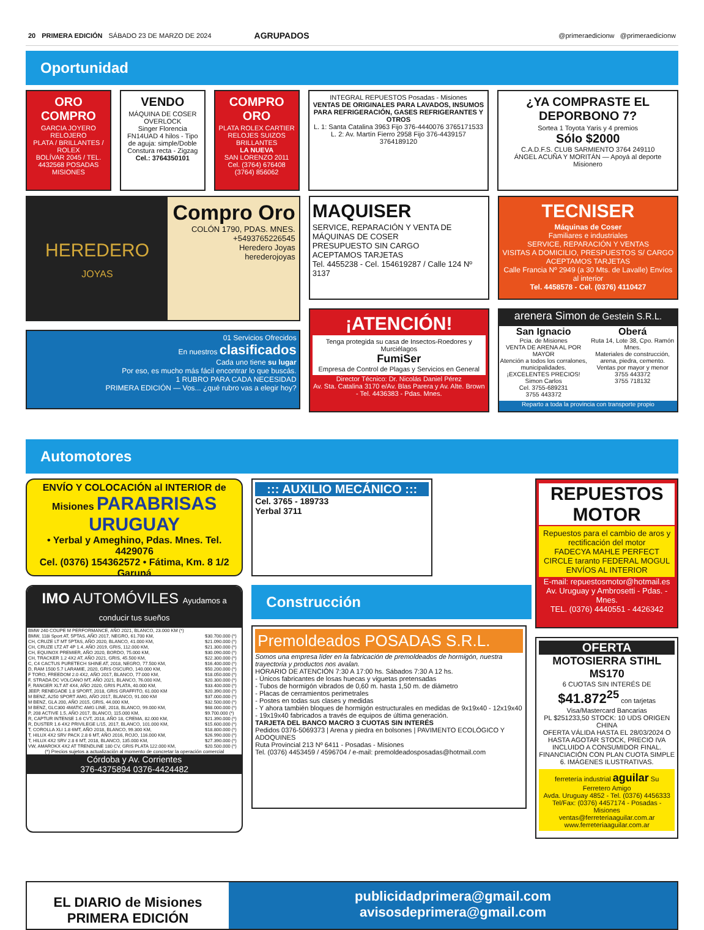20 PRIMERA EDICIÓN SÁBADO 23 DE MARZO DE 2024 AGRUPADOS @primeraedicionw @primeraedicionw
Oportunidad
ORO COMPRO
GARCIA JOYERO RELOJERO
PLATA / BRILLANTES / ROLEX
BOLÍVAR 2045 / TEL. 4432568 POSADAS MISIONES
VENDO
MÁQUINA DE COSER OVERLOCK
Singer Florencia FN14UAD 4 hilos - Tipo de aguja: simple/Doble Constura recta - Zigzag
Cel.: 3764350101
COMPRO ORO
PLATA ROLEX CARTIER RELOJES SUIZOS BRILLANTES
LA NUEVA
SAN LORENZO 2011
Cel. (3764) 676408 (3764) 856062
INTEGRAL REPUESTOS Posadas - Misiones
VENTAS DE ORIGINALES PARA LAVADOS, INSUMOS PARA REFRIGERACIÓN, GASES REFRIGERANTES Y OTROS
L. 1: Santa Catalina 3963 Fijo 376-4440076 3765171533
L. 2: Av. Martín Fierro 2958 Fijo 376-4439157 3764189120
¿YA COMPRASTE EL DEPORBONO 7?
Sortea 1 Toyota Yaris y 4 premios
Sólo $2000
C.A.D.F.S. CLUB SARMIENTO 3764 249110
ÁNGEL ACUÑA Y MORITÁN — Apoyá al deporte Misionero
HEREDERO
JOYAS
Compro Oro
COLÓN 1790, PDAS. MNES.
+5493765226545
Heredero Joyas
herederojoyas
01 Servicios Ofrecidos
En nuestros clasificados
Cada uno tiene su lugar
Por eso, es mucho más fácil encontrar lo que buscás.
1 RUBRO PARA CADA NECESIDAD
PRIMERA EDICIÓN — Vos... ¿qué rubro vas a elegir hoy?
MAQUISER
SERVICE, REPARACIÓN Y VENTA DE MÁQUINAS DE COSER
PRESUPUESTO SIN CARGO
ACEPTAMOS TARJETAS
Tel. 4455238 - Cel. 154619287 / Calle 124 Nº 3137
¡ATENCIÓN!
Tenga protegida su casa de Insectos-Roedores y Murciélagos
FumiSer
Empresa de Control de Plagas y Servicios en General
Director Técnico: Dr. Nicolás Daniel Pérez
Av. Sta. Catalina 3170 e/Av. Blas Parera y Av. Alte. Brown - Tel. 4436383 - Pdas. Mnes.
TECNISER
Máquinas de Coser
Familiares e industriales
SERVICE, REPARACIÓN Y VENTAS
VISITAS A DOMICILIO, PRESPUESTOS S/ CARGO
ACEPTAMOS TARJETAS
Calle Francia Nº 2949 (a 30 Mts. de Lavalle) Envíos al interior
Tel. 4458578 - Cel. (0376) 4110427
arenera Simon de Gestein S.R.L.
San Ignacio
Pcia. de Misiones
VENTA DE ARENA AL POR MAYOR
Atención a todos los corralones, municipalidades.
¡EXCELENTES PRECIOS!
Simon Carlos
Cel. 3755-689231
3755 443372
Oberá
Ruta 14, Lote 38, Cpo. Ramón Mnes.
Materiales de construcción, arena, piedra, cemento.
Ventas por mayor y menor
3755 443372
3755 718132
Reparto a toda la provincia con transporte propio
Automotores
ENVÍO Y COLOCACIÓN al INTERIOR de Misiones PARABRISAS URUGUAY
• Yerbal y Ameghino, Pdas. Mnes. Tel. 4429076
Cel. (0376) 154362572 • Fátima, Km. 8 1/2 Garupá
IMO AUTOMÓVILES Ayudamos a conducir tus sueños
| BMW 240 COUPE M PERFORMANCE, AÑO 2021, BLANCO, 23.000 KM (*) | |
| BMW, 118i Sport AT, 5PTAS, AÑO 2017, NEGRO, 61.700 KM, | $30.700.000 (*) |
| CH, CRUZE LT MT 5PTAS, AÑO 2020, BLANCO, 41.000 KM, | $21.090.000 (*) |
| CH, CRUZE LTZ AT 4P 1.4, AÑO 2019, GRIS, 112.000 KM, | $21.300.000 (*) |
| CH, EQUINOX PREMIER, AÑO 2020, BORDO, 75.000 KM, | $30.090.000 (*) |
| CH, TRACKER 1.2 4X2 AT, AÑO 2021, GRIS, 45.500 KM, | $22.300.000 (*) |
| C, C4 CACTUS PURETECH SHINE AT, 2018, NEGRO, 77.500 KM, | $16.400.000 (*) |
| D, RAM 1500 5.7 LARAMIE, 2020, GRIS OSCURO, 140.000 KM, | $50.200.000 (*) |
| F TORO, FREEDOM 2.0 4X2, AÑO 2017, BLANCO, 77.000 KM, | $18.050.000 (*) |
| F, STRADA DC VOLCANO MT, AÑO 2021, BLANCO, 76.000 KM, | $20.300.000 (*) |
| F, RANGER XLT AT 4X4, AÑO 2020, GRIS PLATA, 40.000 KM, | $33.400.000 (*) |
| JEEP, RENEGADE 1.8 SPORT, 2018, GRIS GRAFFITO, 61.000 KM | $20.390.000 (*) |
| M BENZ, A250 SPORT AMG, AÑO 2017, BLANCO, 91.000 KM | $37.000.000 (*) |
| M BENZ, GLA 200, AÑO 2015, GRIS, 44.000 KM, | $32.500.000 (*) |
| M BENZ, GLC300 4MATIC AMG LINE, 2018, BLANCO, 99.000 KM, | $68.000.000 (*) |
| P, 208 ACTIVE 1.5, AÑO 2017, BLANCO, 115.000 KM, | $9.700.000 (*) |
| R, CAPTUR INTENSE 1.6 CVT, 2018, AÑO 18, CREMA, 82.000 KM, | $21.390.000 (*) |
| R, DUSTER 1.6 4X2 PRIVILEGE L/15, 2017, BLANCO, 101.000 KM, | $15.600.000 (*) |
| T, COROLLA XLI 1.8 6MT, AÑO 2018, BLANCO, 99.300 KM, | $18.800.000 (*) |
| T, HILUX 4X2 SRV PACK 2.8 6 MT, AÑO 2016, ROJO, 116.000 KM, | $26.990.000 (*) |
| T, HILUX 4X2 SRV 2.8 6 MT, 2018, BLANCO, 135.000 KM, | $27.390.000 (*) |
| VW, AMAROKX 4X2 AT TRENDLINE 180 CV, GRIS PLATA 122.000 KM, | $20.500.000 (*) |
(*) Precios sujetos a actualización al momento de concretar la operación comercial
Córdoba y Av. Corrientes
376-4375894 0376-4424482
::: AUXILIO MECÁNICO :::
Cel. 3765 - 189733
Yerbal 3711
Construcción
Premoldeados POSADAS S.R.L.
Somos una empresa líder en la fabricación de premoldeados de hormigón, nuestra trayectoria y productos nos avalan.
HORARIO DE ATENCIÓN 7:30 A 17:00 hs. Sábados 7:30 A 12 hs.
- Únicos fabricantes de losas huecas y viguetas pretensadas
- Tubos de hormigón vibrados de 0,60 m. hasta 1,50 m. de diámetro
- Placas de cerramientos perimetrales
- Postes en todas sus clases y medidas
- Y ahora también bloques de hormigón estructurales en medidas de 9x19x40 - 12x19x40 - 19x19x40 fabricados a través de equipos de última generación.
TARJETA DEL BANCO MACRO 3 CUOTAS SIN INTERÉS
Pedidos 0376-5069373 | Arena y piedra en bolsones | PAVIMENTO ECOLÓGICO Y ADOQUINES
Ruta Provincial 213 Nº 6411 - Posadas - Misiones
Tel. (0376) 4453459 / 4596704 / e-mail: premoldeadosposadas@hotmail.com
REPUESTOS MOTOR
Repuestos para el cambio de aros y rectificación del motor
FADECYA MAHLE PERFECT CIRCLE taranto FEDERAL MOGUL ENVÍOS AL INTERIOR
E-mail: repuestosmotor@hotmail.es
Av. Uruguay y Ambrosetti - Pdas. - Mnes.
TEL. (0376) 4440551 - 4426342
OFERTA
MOTOSIERRA STIHL MS170
6 CUOTAS SIN INTERÉS DE $41.872<sup>25</sup> con tarjetas Visa/Mastercard Bancarias
PL $251233,50 STOCK: 10 UDS ORIGEN CHINA
OFERTA VÁLIDA HASTA EL 28/03/2024 O HASTA AGOTAR STOCK, PRECIO IVA INCLUIDO A CONSUMIDOR FINAL. FINANCIACIÓN CON PLAN CUOTA SIMPLE 6. IMÁGENES ILUSTRATIVAS.
ferretería industrial aguilar Su Ferretero Amigo
Avda. Uruguay 4852 - Tel. (0376) 4456333 Tel/Fax: (0376) 4457174 - Posadas - Misiones
ventas@ferreteriaaguilar.com.ar www.ferreteriaaguilar.com.ar
EL DIARIO de Misiones PRIMERA EDICIÓN
publicidadprimera@gmail.com
avisosdeprimera@gmail.com